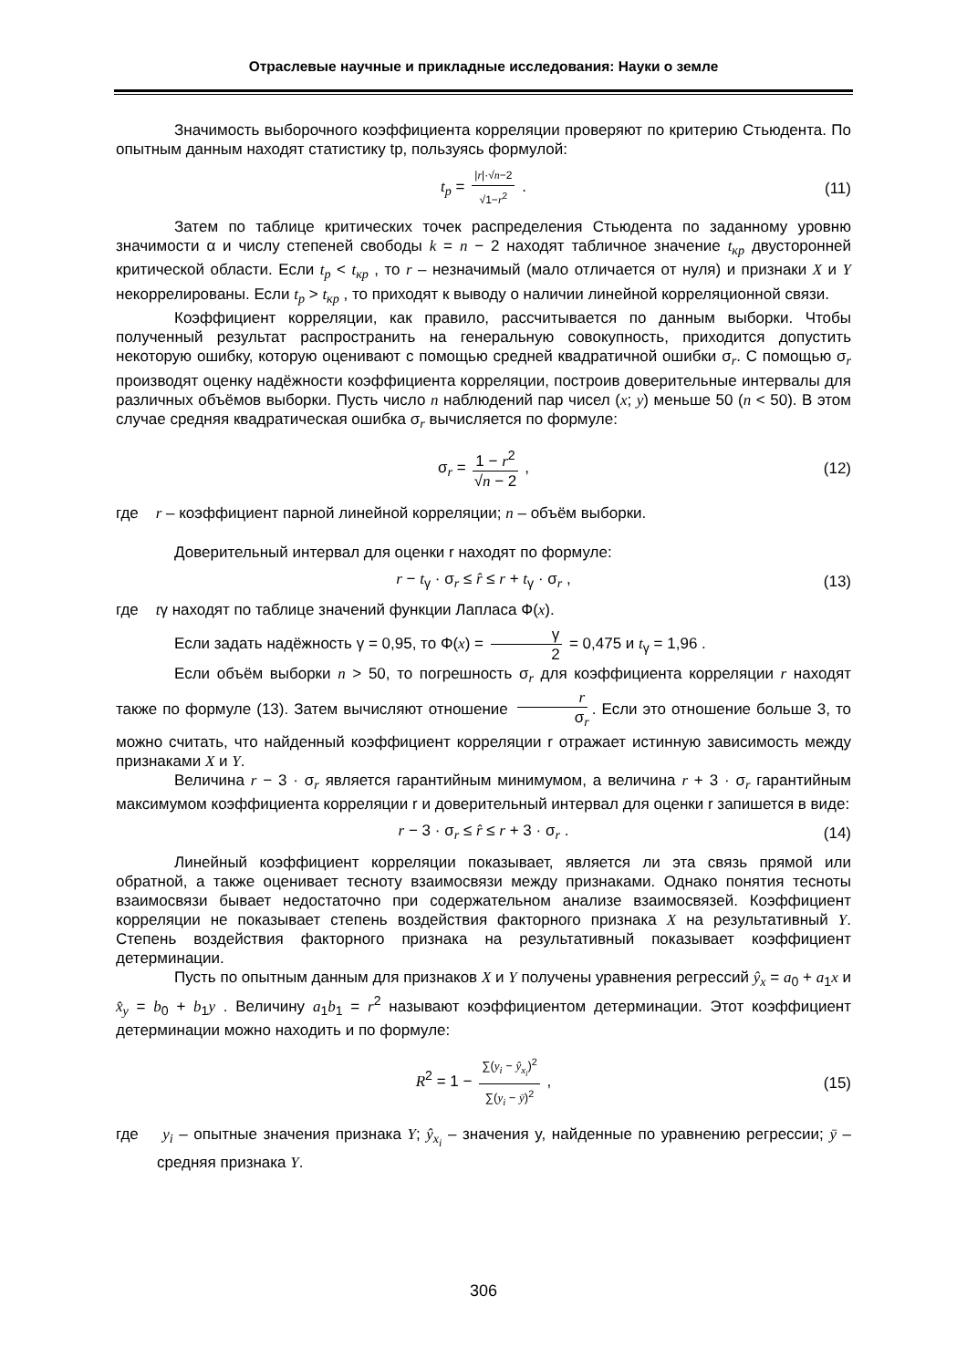Отраслевые научные и прикладные исследования: Науки о земле
Значимость выборочного коэффициента корреляции проверяют по критерию Стьюдента. По опытным данным находят статистику tp, пользуясь формулой:
t<sub>p</sub> = |r|·√n−2 √1−r<sup>2</sup> . (11)
Затем по таблице критических точек распределения Стьюдента по заданному уровню значимости α и числу степеней свободы k = n − 2 находят табличное значение t<sub>кр</sub> двусторонней критической области. Если t<sub>p</sub> < t<sub>кр</sub> , то r – незначимый (мало отличается от нуля) и признаки X и Y некоррелированы. Если t<sub>p</sub> > t<sub>кр</sub> , то приходят к выводу о наличии линейной корреляционной связи.
Коэффициент корреляции, как правило, рассчитывается по данным выборки. Чтобы полученный результат распространить на генеральную совокупность, приходится допустить некоторую ошибку, которую оценивают с помощью средней квадратичной ошибки σ<sub>r</sub>. С помощью σ<sub>r</sub> производят оценку надёжности коэффициента корреляции, построив доверительные интервалы для различных объёмов выборки. Пусть число n наблюдений пар чисел (x; y) меньше 50 (n < 50). В этом случае средняя квадратическая ошибка σ<sub>r</sub> вычисляется по формуле:
σ<sub>r</sub> = 1 − r<sup>2</sup> √n − 2 , (12)
где r – коэффициент парной линейной корреляции; n – объём выборки.
Доверительный интервал для оценки r находят по формуле:
r − t<sub>γ</sub> · σ<sub>r</sub> ≤ r̂ ≤ r + t<sub>γ</sub> · σ<sub>r</sub> , (13)
где tγ находят по таблице значений функции Лапласа Ф(x).
Если задать надёжность γ = 0,95, то Φ(x) = γ 2 = 0,475 и t<sub>γ</sub> = 1,96 .
Если объём выборки n > 50, то погрешность σ<sub>r</sub> для коэффициента корреляции r находят также по формуле (13). Затем вычисляют отношение r σ<sub>r</sub>. Если это отношение больше 3, то можно считать, что найденный коэффициент корреляции r отражает истинную зависимость между признаками X и Y.
Величина r − 3 · σ<sub>r</sub> является гарантийным минимумом, а величина r + 3 · σ<sub>r</sub> гарантийным максимумом коэффициента корреляции r и доверительный интервал для оценки r запишется в виде:
r − 3 · σ<sub>r</sub> ≤ r̂ ≤ r + 3 · σ<sub>r</sub> . (14)
Линейный коэффициент корреляции показывает, является ли эта связь прямой или обратной, а также оценивает тесноту взаимосвязи между признаками. Однако понятия тесноты взаимосвязи бывает недостаточно при содержательном анализе взаимосвязей. Коэффициент корреляции не показывает степень воздействия факторного признака X на результативный Y. Степень воздействия факторного признака на результативный показывает коэффициент детерминации.
Пусть по опытным данным для признаков X и Y получены уравнения регрессий ŷ<sub>x</sub> = a<sub>0</sub> + a<sub>1</sub>x и x̂<sub>y</sub> = b<sub>0</sub> + b<sub>1</sub>y . Величину a<sub>1</sub>b<sub>1</sub> = r<sup>2</sup> называют коэффициентом детерминации. Этот коэффициент детерминации можно находить и по формуле:
R<sup>2</sup> = 1 − ∑(y<sub>i</sub> − ŷ<sub>x<sub>i</sub></sub>)<sup>2</sup> ∑(y<sub>i</sub> − ȳ)<sup>2</sup> , (15)
где y<sub>i</sub> – опытные значения признака Y; ŷ<sub>x<sub>i</sub></sub> – значения y, найденные по уравнению регрессии; ȳ – средняя признака Y.
306